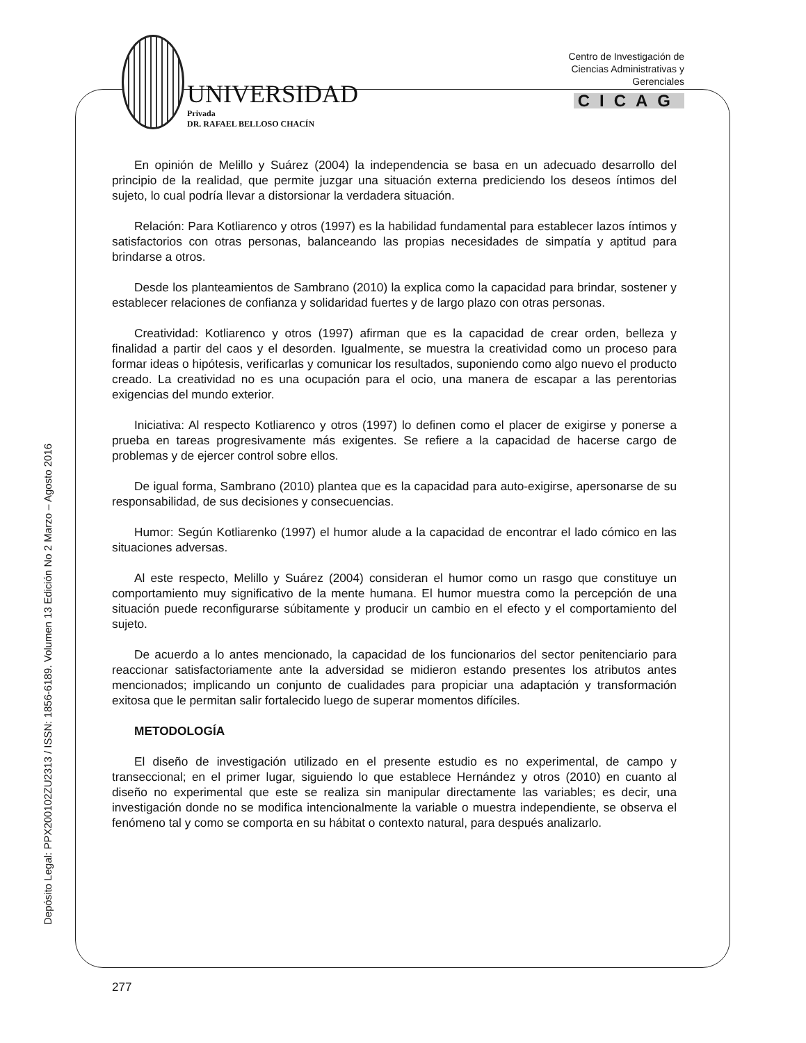UNIVERSIDAD
Privada
DR. RAFAEL BELLOSO CHACÍN
Centro de Investigación de
Ciencias Administrativas y
Gerenciales
CICAG
En opinión de Melillo y Suárez (2004) la independencia se basa en un adecuado desarrollo del principio de la realidad, que permite juzgar una situación externa prediciendo los deseos íntimos del sujeto, lo cual podría llevar a distorsionar la verdadera situación.
Relación: Para Kotliarenco y otros (1997) es la habilidad fundamental para establecer lazos íntimos y satisfactorios con otras personas, balanceando las propias necesidades de simpatía y aptitud para brindarse a otros.
Desde los planteamientos de Sambrano (2010) la explica como la capacidad para brindar, sostener y establecer relaciones de confianza y solidaridad fuertes y de largo plazo con otras personas.
Creatividad: Kotliarenco y otros (1997) afirman que es la capacidad de crear orden, belleza y finalidad a partir del caos y el desorden. Igualmente, se muestra la creatividad como un proceso para formar ideas o hipótesis, verificarlas y comunicar los resultados, suponiendo como algo nuevo el producto creado. La creatividad no es una ocupación para el ocio, una manera de escapar a las perentorias exigencias del mundo exterior.
Iniciativa: Al respecto Kotliarenco y otros (1997) lo definen como el placer de exigirse y ponerse a prueba en tareas progresivamente más exigentes. Se refiere a la capacidad de hacerse cargo de problemas y de ejercer control sobre ellos.
De igual forma, Sambrano (2010) plantea que es la capacidad para auto-exigirse, apersonarse de su responsabilidad, de sus decisiones y consecuencias.
Humor: Según Kotliarenko (1997) el humor alude a la capacidad de encontrar el lado cómico en las situaciones adversas.
Al este respecto, Melillo y Suárez (2004) consideran el humor como un rasgo que constituye un comportamiento muy significativo de la mente humana. El humor muestra como la percepción de una situación puede reconfigurarse súbitamente y producir un cambio en el efecto y el comportamiento del sujeto.
De acuerdo a lo antes mencionado, la capacidad de los funcionarios del sector penitenciario para reaccionar satisfactoriamente ante la adversidad se midieron estando presentes los atributos antes mencionados; implicando un conjunto de cualidades para propiciar una adaptación y transformación exitosa que le permitan salir fortalecido luego de superar momentos difíciles.
METODOLOGÍA
El diseño de investigación utilizado en el presente estudio es no experimental, de campo y transeccional; en el primer lugar, siguiendo lo que establece Hernández y otros (2010) en cuanto al diseño no experimental que este se realiza sin manipular directamente las variables; es decir, una investigación donde no se modifica intencionalmente la variable o muestra independiente, se observa el fenómeno tal y como se comporta en su hábitat o contexto natural, para después analizarlo.
Depósito Legal: PPX200102ZU2313 / ISSN: 1856-6189. Volumen 13 Edición No 2 Marzo – Agosto 2016
277